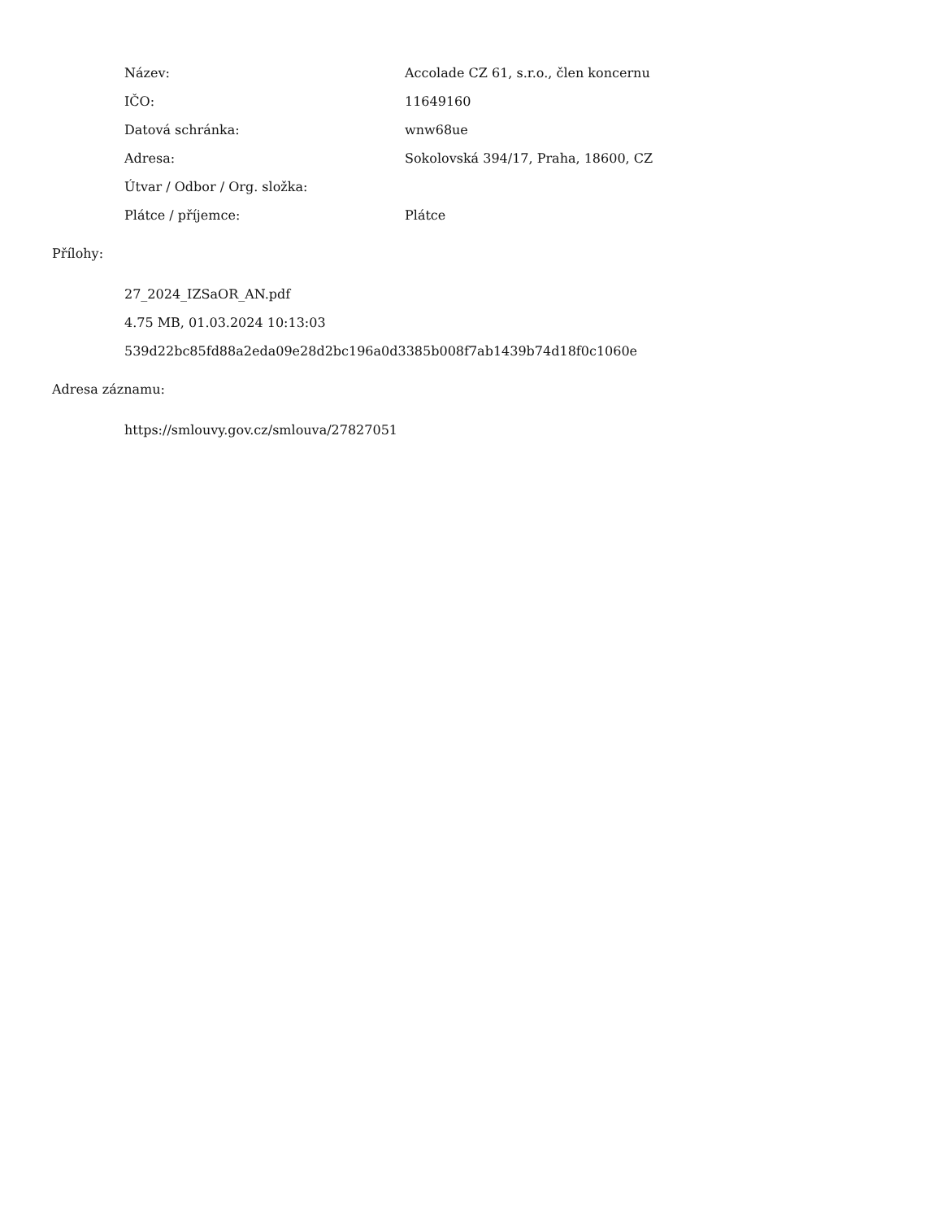| Název: | Accolade CZ 61, s.r.o., člen koncernu |
| IČO: | 11649160 |
| Datová schránka: | wnw68ue |
| Adresa: | Sokolovská 394/17, Praha, 18600, CZ |
| Útvar / Odbor / Org. složka: | |
| Plátce / příjemce: | Plátce |
Přílohy:
27_2024_IZSaOR_AN.pdf
4.75 MB, 01.03.2024 10:13:03
539d22bc85fd88a2eda09e28d2bc196a0d3385b008f7ab1439b74d18f0c1060e
Adresa záznamu:
https://smlouvy.gov.cz/smlouva/27827051